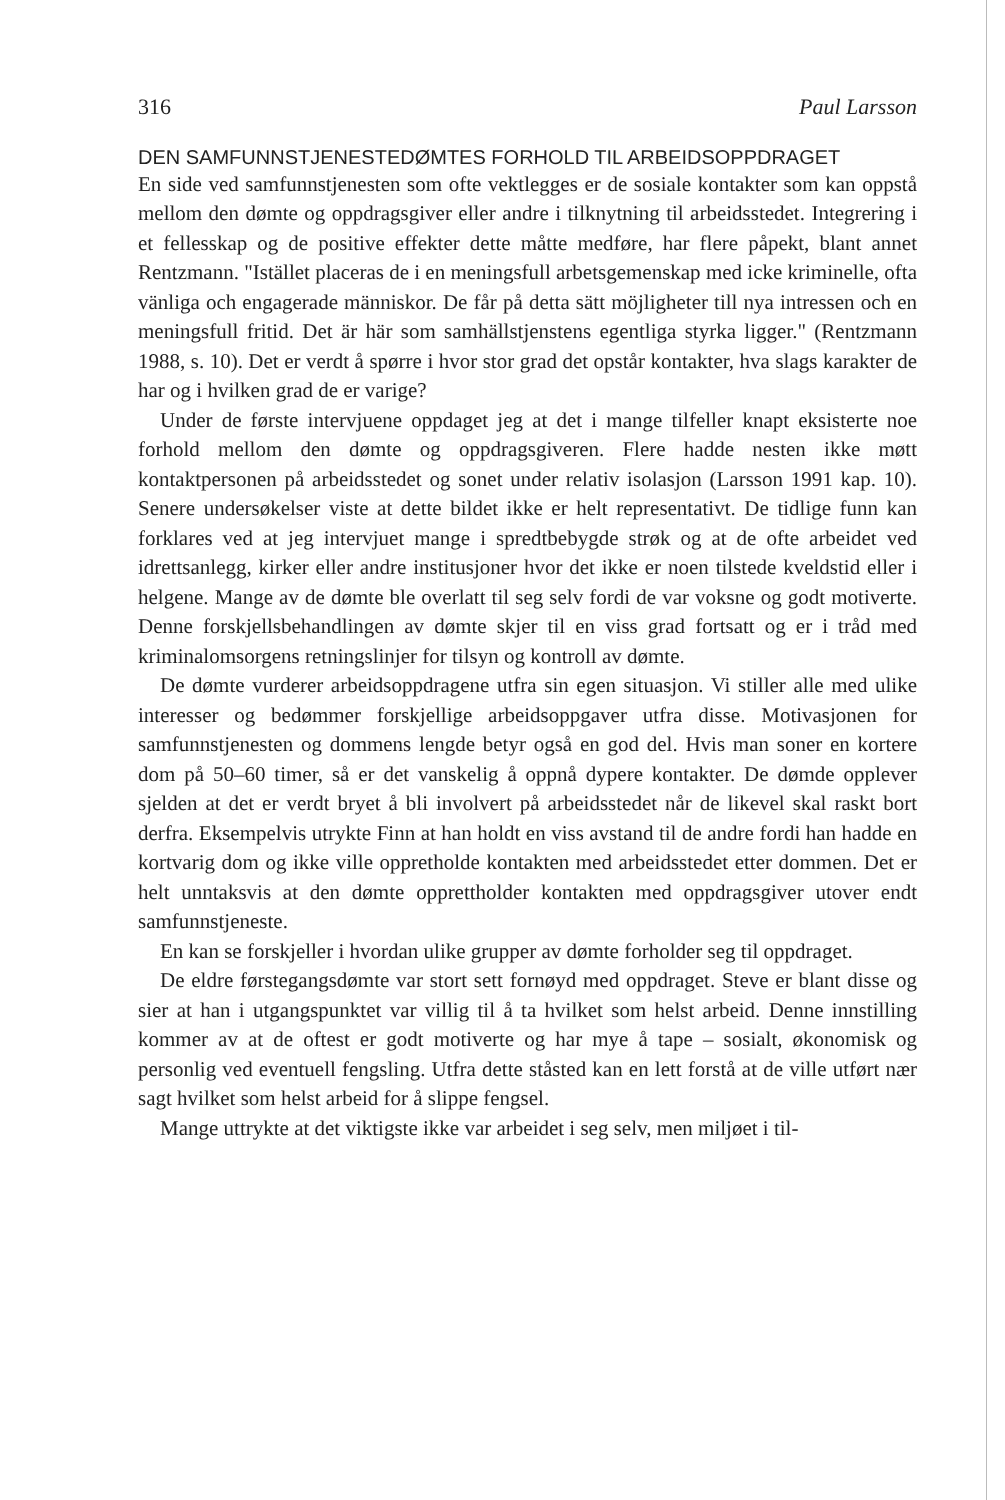316 Paul Larsson
DEN SAMFUNNSTJENESTEDØMTES FORHOLD TIL ARBEIDSOPPDRAGET
En side ved samfunnstjenesten som ofte vektlegges er de sosiale kontakter som kan oppstå mellom den dømte og oppdragsgiver eller andre i tilknytning til arbeidsstedet. Integrering i et fellesskap og de positive effekter dette måtte medføre, har flere påpekt, blant annet Rentzmann. "Istället placeras de i en meningsfull arbetsgemenskap med icke kriminelle, ofta vänliga och engagerade människor. De får på detta sätt möjligheter till nya intressen och en meningsfull fritid. Det är här som samhällstjenstens egentliga styrka ligger." (Rentzmann 1988, s. 10). Det er verdt å spørre i hvor stor grad det opstår kontakter, hva slags karakter de har og i hvilken grad de er varige?
Under de første intervjuene oppdaget jeg at det i mange tilfeller knapt eksisterte noe forhold mellom den dømte og oppdragsgiveren. Flere hadde nesten ikke møtt kontaktpersonen på arbeidsstedet og sonet under relativ isolasjon (Larsson 1991 kap. 10). Senere undersøkelser viste at dette bildet ikke er helt representativt. De tidlige funn kan forklares ved at jeg intervjuet mange i spredtbebygde strøk og at de ofte arbeidet ved idrettsanlegg, kirker eller andre institusjoner hvor det ikke er noen tilstede kveldstid eller i helgene. Mange av de dømte ble overlatt til seg selv fordi de var voksne og godt motiverte. Denne forskjellsbehandlingen av dømte skjer til en viss grad fortsatt og er i tråd med kriminalomsorgens retningslinjer for tilsyn og kontroll av dømte.
De dømte vurderer arbeidsoppdragene utfra sin egen situasjon. Vi stiller alle med ulike interesser og bedømmer forskjellige arbeidsoppgaver utfra disse. Motivasjonen for samfunnstjenesten og dommens lengde betyr også en god del. Hvis man soner en kortere dom på 50–60 timer, så er det vanskelig å oppnå dypere kontakter. De dømde opplever sjelden at det er verdt bryet å bli involvert på arbeidsstedet når de likevel skal raskt bort derfra. Eksempelvis utrykte Finn at han holdt en viss avstand til de andre fordi han hadde en kortvarig dom og ikke ville oppretholde kontakten med arbeidsstedet etter dommen. Det er helt unntaksvis at den dømte opprettholder kontakten med oppdragsgiver utover endt samfunnstjeneste.
En kan se forskjeller i hvordan ulike grupper av dømte forholder seg til oppdraget.
De eldre førstegangsdømte var stort sett fornøyd med oppdraget. Steve er blant disse og sier at han i utgangspunktet var villig til å ta hvilket som helst arbeid. Denne innstilling kommer av at de oftest er godt motiverte og har mye å tape – sosialt, økonomisk og personlig ved eventuell fengsling. Utfra dette ståsted kan en lett forstå at de ville utført nær sagt hvilket som helst arbeid for å slippe fengsel.
Mange uttrykte at det viktigste ikke var arbeidet i seg selv, men miljøet i til-